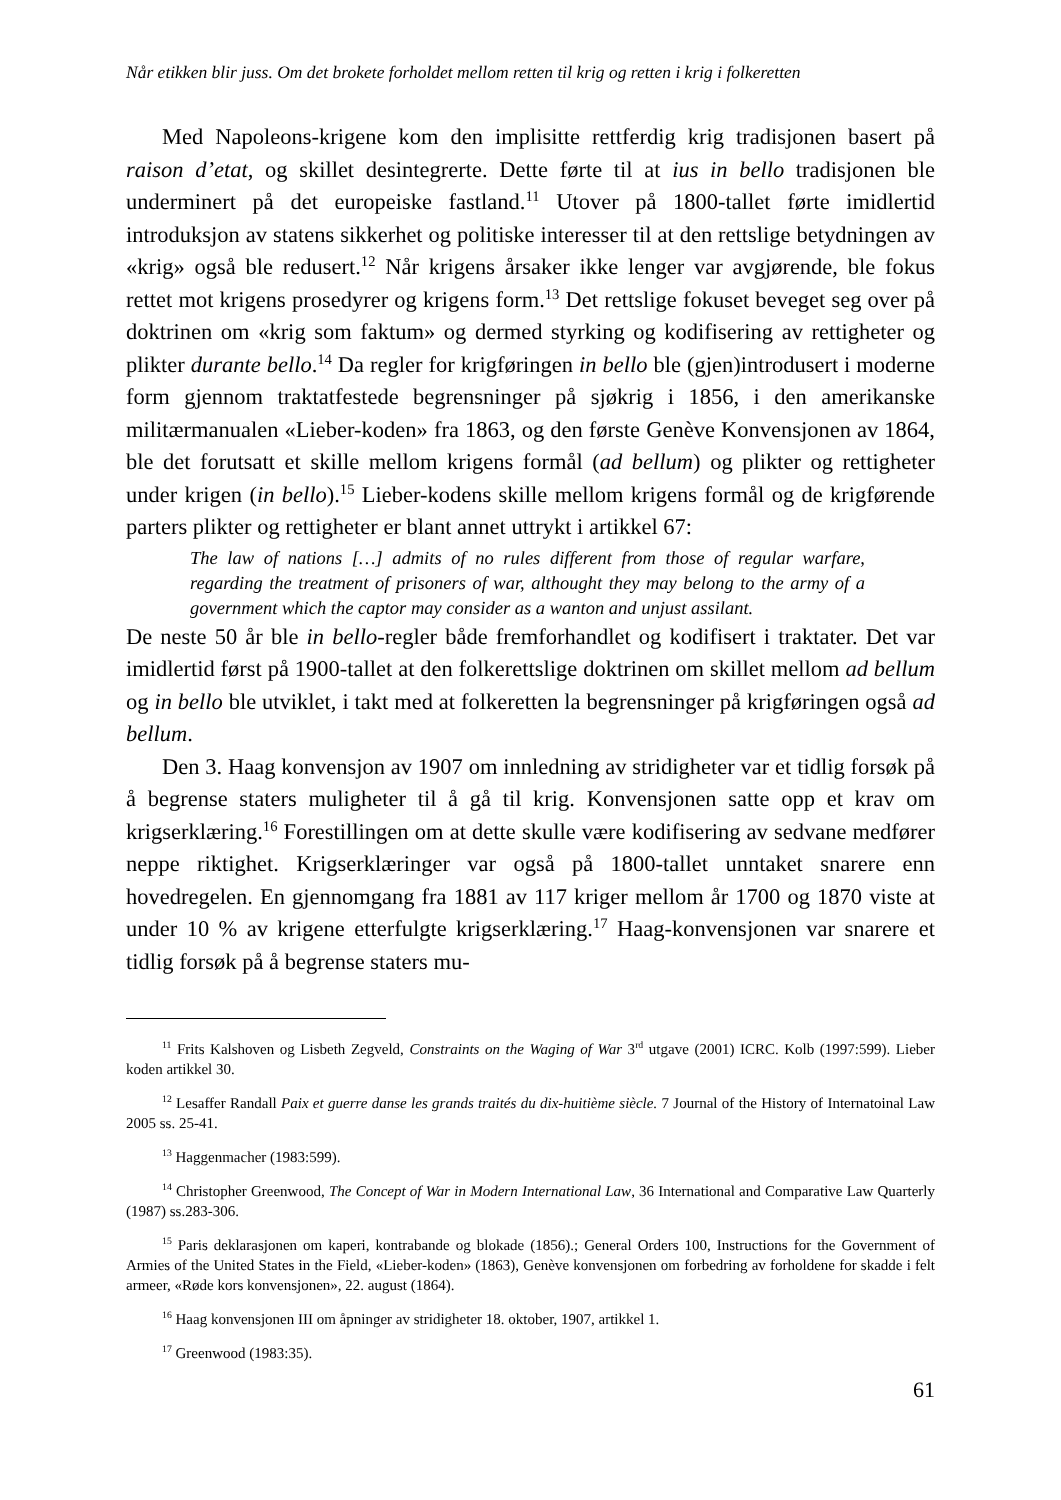Når etikken blir juss. Om det brokete forholdet mellom retten til krig og retten i krig i folkeretten
Med Napoleons-krigene kom den implisitte rettferdig krig tradisjonen basert på raison d’etat, og skillet desintegrerte. Dette førte til at ius in bello tradisjonen ble underminert på det europeiske fastland.<sup>11</sup> Utover på 1800-tallet førte imidlertid introduksjon av statens sikkerhet og politiske interesser til at den rettslige betydningen av «krig» også ble redusert.<sup>12</sup> Når krigens årsaker ikke lenger var avgjørende, ble fokus rettet mot krigens prosedyrer og krigens form.<sup>13</sup> Det rettslige fokuset beveget seg over på doktrinen om «krig som faktum» og dermed styrking og kodifisering av rettigheter og plikter durante bello.<sup>14</sup> Da regler for krigføringen in bello ble (gjen)introdusert i moderne form gjennom traktatfestede begrensninger på sjøkrig i 1856, i den amerikanske militærmanualen «Lieber-koden» fra 1863, og den første Genève Konvensjonen av 1864, ble det forutsatt et skille mellom krigens formål (ad bellum) og plikter og rettigheter under krigen (in bello).<sup>15</sup> Lieber-kodens skille mellom krigens formål og de krigførende parters plikter og rettigheter er blant annet uttrykt i artikkel 67:
The law of nations […] admits of no rules different from those of regular warfare, regarding the treatment of prisoners of war, althought they may belong to the army of a government which the captor may consider as a wanton and unjust assilant.
De neste 50 år ble in bello-regler både fremforhandlet og kodifisert i traktater. Det var imidlertid først på 1900-tallet at den folkerettslige doktrinen om skillet mellom ad bellum og in bello ble utviklet, i takt med at folkeretten la begrensninger på krigføringen også ad bellum.
Den 3. Haag konvensjon av 1907 om innledning av stridigheter var et tidlig forsøk på å begrense staters muligheter til å gå til krig. Konvensjonen satte opp et krav om krigserklæring.<sup>16</sup> Forestillingen om at dette skulle være kodifisering av sedvane medfører neppe riktighet. Krigserklæringer var også på 1800-tallet unntaket snarere enn hovedregelen. En gjennomgang fra 1881 av 117 kriger mellom år 1700 og 1870 viste at under 10 % av krigene etterfulgte krigserklæring.<sup>17</sup> Haag-konvensjonen var snarere et tidlig forsøk på å begrense staters mu-
<sup>11</sup> Frits Kalshoven og Lisbeth Zegveld, Constraints on the Waging of War 3<sup>rd</sup> utgave (2001) ICRC. Kolb (1997:599). Lieber koden artikkel 30.
<sup>12</sup> Lesaffer Randall Paix et guerre danse les grands traités du dix-huitième siècle. 7 Journal of the History of Internatoinal Law 2005 ss. 25-41.
<sup>13</sup> Haggenmacher (1983:599).
<sup>14</sup> Christopher Greenwood, The Concept of War in Modern International Law, 36 International and Comparative Law Quarterly (1987) ss.283-306.
<sup>15</sup> Paris deklarasjonen om kaperi, kontrabande og blokade (1856).; General Orders 100, Instructions for the Government of Armies of the United States in the Field, «Lieber-koden» (1863), Genève konvensjonen om forbedring av forholdene for skadde i felt armeer, «Røde kors konvensjonen», 22. august (1864).
<sup>16</sup> Haag konvensjonen III om åpninger av stridigheter 18. oktober, 1907, artikkel 1.
<sup>17</sup> Greenwood (1983:35).
61